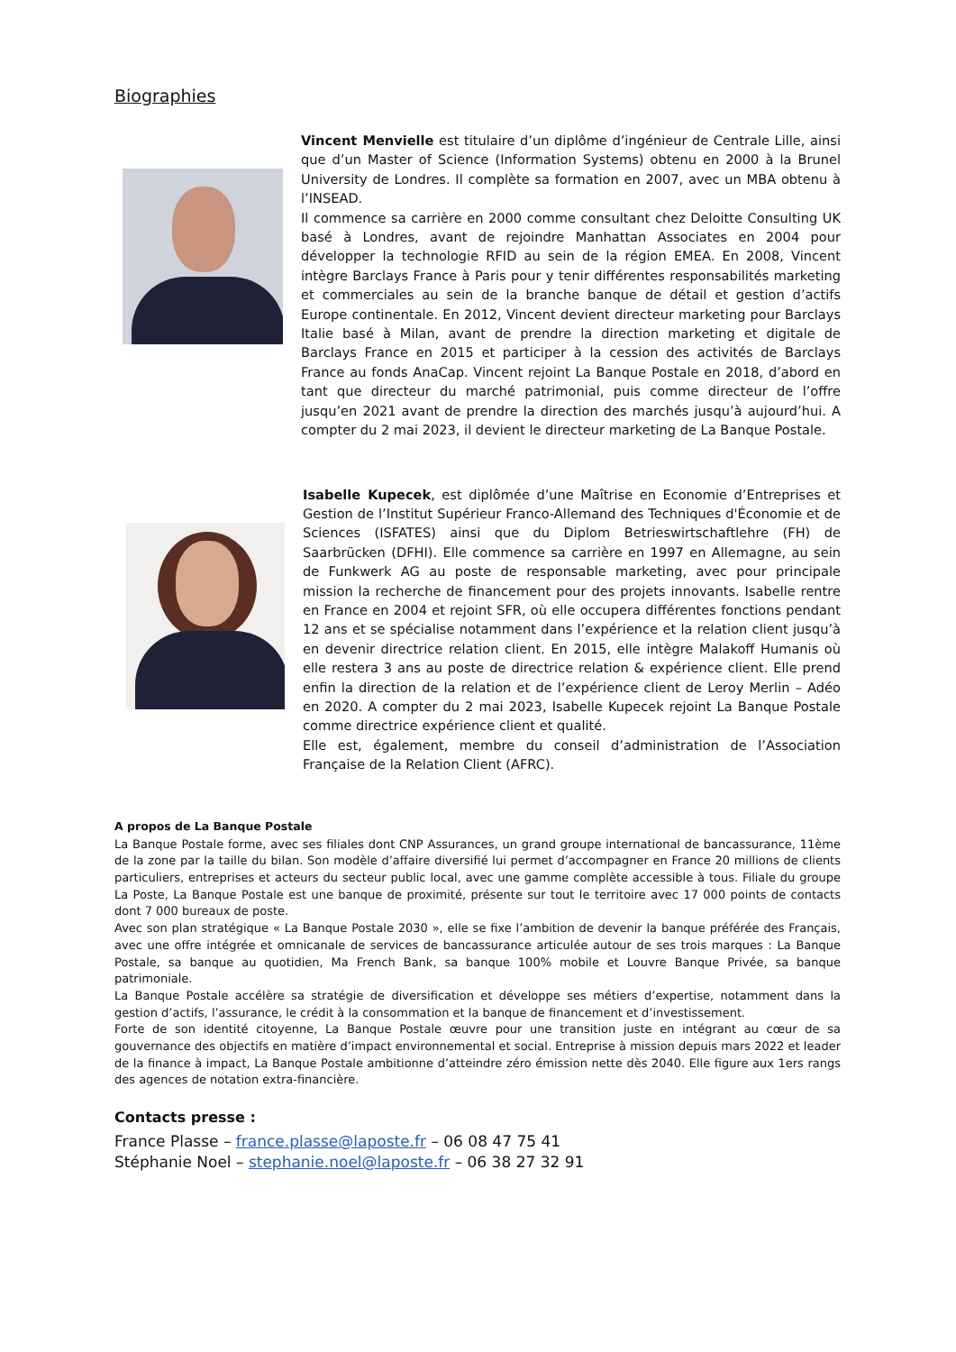Biographies
Vincent Menvielle est titulaire d’un diplôme d’ingénieur de Centrale Lille, ainsi que d’un Master of Science (Information Systems) obtenu en 2000 à la Brunel University de Londres. Il complète sa formation en 2007, avec un MBA obtenu à l’INSEAD.
Il commence sa carrière en 2000 comme consultant chez Deloitte Consulting UK basé à Londres, avant de rejoindre Manhattan Associates en 2004 pour développer la technologie RFID au sein de la région EMEA. En 2008, Vincent intègre Barclays France à Paris pour y tenir différentes responsabilités marketing et commerciales au sein de la branche banque de détail et gestion d’actifs Europe continentale. En 2012, Vincent devient directeur marketing pour Barclays Italie basé à Milan, avant de prendre la direction marketing et digitale de Barclays France en 2015 et participer à la cession des activités de Barclays France au fonds AnaCap. Vincent rejoint La Banque Postale en 2018, d’abord en tant que directeur du marché patrimonial, puis comme directeur de l’offre jusqu’en 2021 avant de prendre la direction des marchés jusqu’à aujourd’hui. A compter du 2 mai 2023, il devient le directeur marketing de La Banque Postale.
Isabelle Kupecek, est diplômée d’une Maîtrise en Economie d’Entreprises et Gestion de l’Institut Supérieur Franco-Allemand des Techniques d'Économie et de Sciences (ISFATES) ainsi que du Diplom Betrieswirtschaftlehre (FH) de Saarbrücken (DFHI). Elle commence sa carrière en 1997 en Allemagne, au sein de Funkwerk AG au poste de responsable marketing, avec pour principale mission la recherche de financement pour des projets innovants. Isabelle rentre en France en 2004 et rejoint SFR, où elle occupera différentes fonctions pendant 12 ans et se spécialise notamment dans l’expérience et la relation client jusqu’à en devenir directrice relation client. En 2015, elle intègre Malakoff Humanis où elle restera 3 ans au poste de directrice relation & expérience client. Elle prend enfin la direction de la relation et de l’expérience client de Leroy Merlin – Adéo en 2020. A compter du 2 mai 2023, Isabelle Kupecek rejoint La Banque Postale comme directrice expérience client et qualité.
Elle est, également, membre du conseil d’administration de l’Association Française de la Relation Client (AFRC).
A propos de La Banque Postale
La Banque Postale forme, avec ses filiales dont CNP Assurances, un grand groupe international de bancassurance, 11ème de la zone par la taille du bilan. Son modèle d’affaire diversifié lui permet d’accompagner en France 20 millions de clients particuliers, entreprises et acteurs du secteur public local, avec une gamme complète accessible à tous. Filiale du groupe La Poste, La Banque Postale est une banque de proximité, présente sur tout le territoire avec 17 000 points de contacts dont 7 000 bureaux de poste.
Avec son plan stratégique « La Banque Postale 2030 », elle se fixe l’ambition de devenir la banque préférée des Français, avec une offre intégrée et omnicanale de services de bancassurance articulée autour de ses trois marques : La Banque Postale, sa banque au quotidien, Ma French Bank, sa banque 100% mobile et Louvre Banque Privée, sa banque patrimoniale.
La Banque Postale accélère sa stratégie de diversification et développe ses métiers d’expertise, notamment dans la gestion d’actifs, l’assurance, le crédit à la consommation et la banque de financement et d’investissement.
Forte de son identité citoyenne, La Banque Postale œuvre pour une transition juste en intégrant au cœur de sa gouvernance des objectifs en matière d’impact environnemental et social. Entreprise à mission depuis mars 2022 et leader de la finance à impact, La Banque Postale ambitionne d’atteindre zéro émission nette dès 2040. Elle figure aux 1ers rangs des agences de notation extra-financière.
Contacts presse :
France Plasse – france.plasse@laposte.fr – 06 08 47 75 41
Stéphanie Noel – stephanie.noel@laposte.fr – 06 38 27 32 91